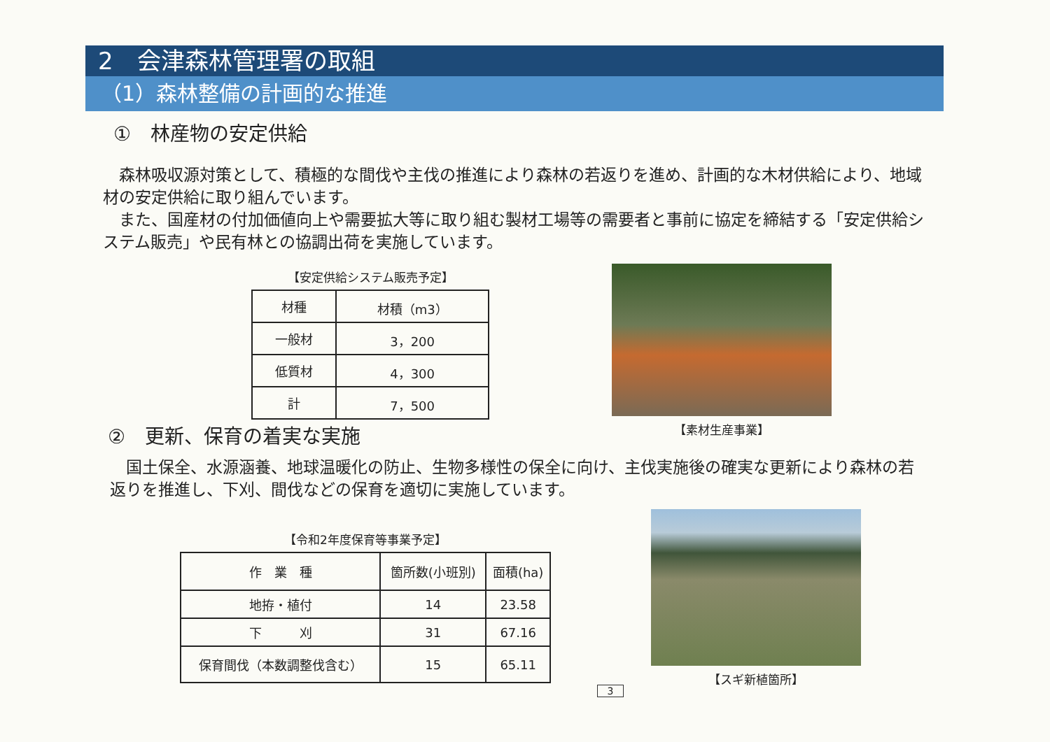2　会津森林管理署の取組
（1）森林整備の計画的な推進
①　林産物の安定供給
　森林吸収源対策として、積極的な間伐や主伐の推進により森林の若返りを進め、計画的な木材供給により、地域材の安定供給に取り組んでいます。
　また、国産材の付加価値向上や需要拡大等に取り組む製材工場等の需要者と事前に協定を締結する「安定供給システム販売」や民有林との協調出荷を実施しています。
【安定供給システム販売予定】
| 材種 | 材積（m3） |
| --- | --- |
| 一般材 | 3，200 |
| 低質材 | 4，300 |
| 計 | 7，500 |
【素材生産事業】
②　更新、保育の着実な実施
　国土保全、水源涵養、地球温暖化の防止、生物多様性の保全に向け、主伐実施後の確実な更新により森林の若返りを推進し、下刈、間伐などの保育を適切に実施しています。
【令和2年度保育等事業予定】
| 作 業 種 | 箇所数(小班別) | 面積(ha) |
| --- | --- | --- |
| 地拵・植付 | 14 | 23.58 |
| 下 刈 | 31 | 67.16 |
| 保育間伐（本数調整伐含む） | 15 | 65.11 |
3
【スギ新植箇所】